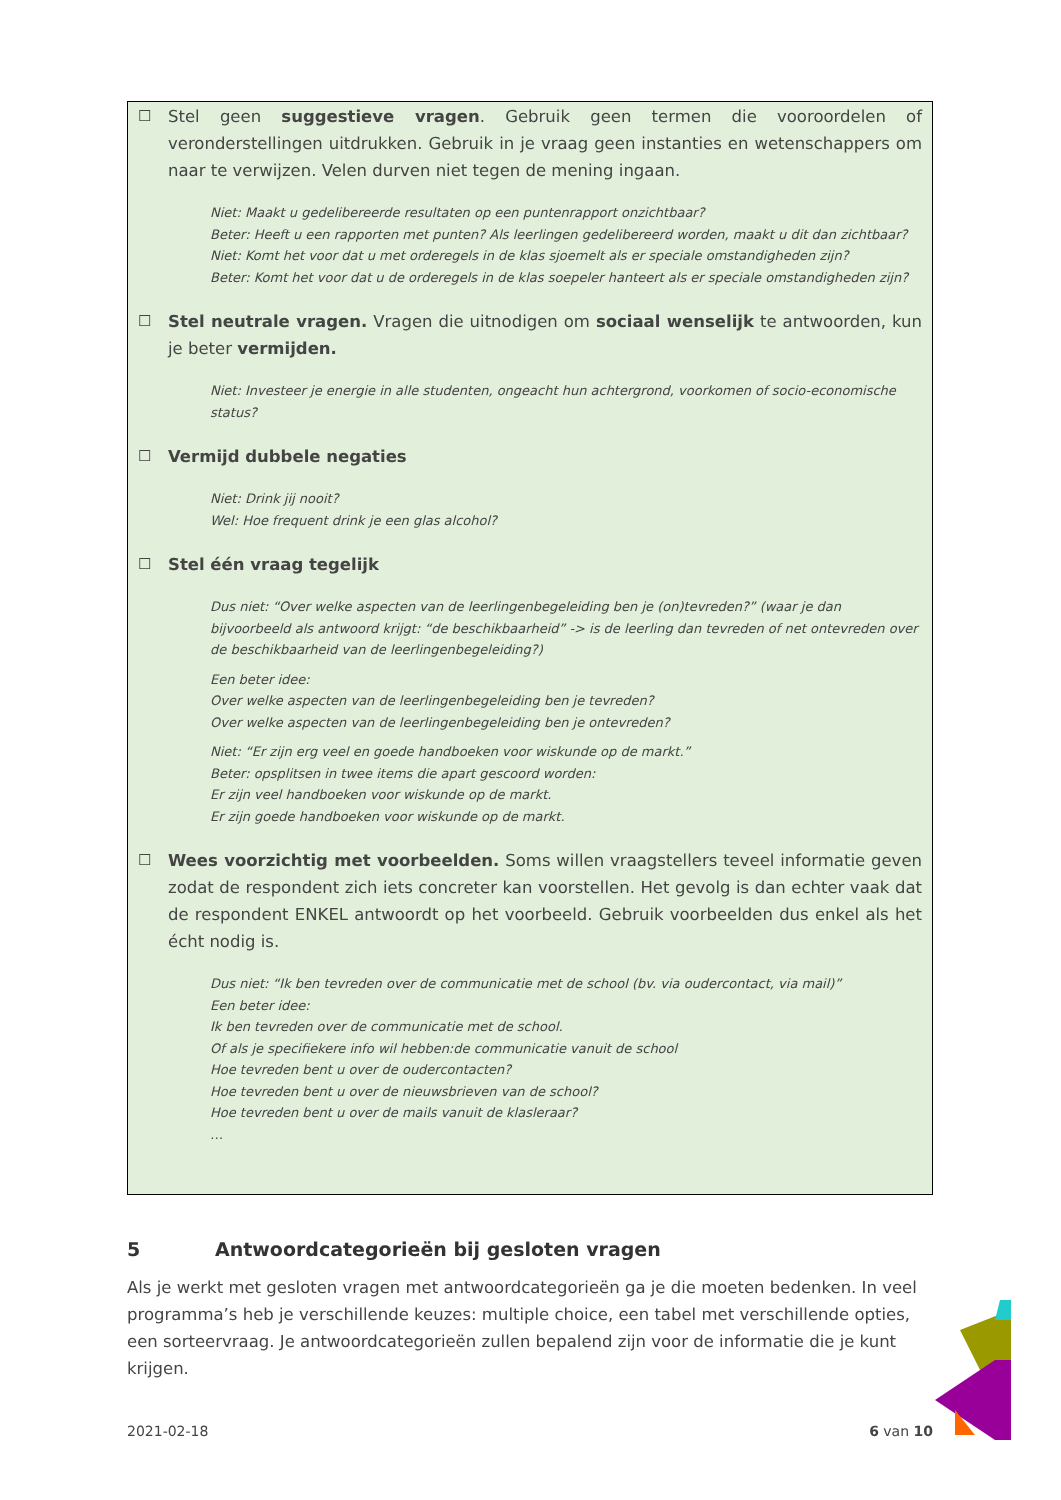☐ Stel geen suggestieve vragen. Gebruik geen termen die vooroordelen of veronderstellingen uitdrukken. Gebruik in je vraag geen instanties en wetenschappers om naar te verwijzen. Velen durven niet tegen de mening ingaan.
Niet: Maakt u gedelibereerde resultaten op een puntenrapport onzichtbaar?
Beter: Heeft u een rapporten met punten? Als leerlingen gedelibereerd worden, maakt u dit dan zichtbaar?
Niet: Komt het voor dat u met orderegels in de klas sjoemelt als er speciale omstandigheden zijn?
Beter: Komt het voor dat u de orderegels in de klas soepeler hanteert als er speciale omstandigheden zijn?
☐ Stel neutrale vragen. Vragen die uitnodigen om sociaal wenselijk te antwoorden, kun je beter vermijden.
Niet: Investeer je energie in alle studenten, ongeacht hun achtergrond, voorkomen of socio-economische status?
☐ Vermijd dubbele negaties
Niet: Drink jij nooit?
Wel: Hoe frequent drink je een glas alcohol?
☐ Stel één vraag tegelijk
Dus niet: “Over welke aspecten van de leerlingenbegeleiding ben je (on)tevreden?” (waar je dan bijvoorbeeld als antwoord krijgt: “de beschikbaarheid” -> is de leerling dan tevreden of net ontevreden over de beschikbaarheid van de leerlingenbegeleiding?)
Een beter idee:
Over welke aspecten van de leerlingenbegeleiding ben je tevreden?
Over welke aspecten van de leerlingenbegeleiding ben je ontevreden?
Niet: “Er zijn erg veel en goede handboeken voor wiskunde op de markt.”
Beter: opsplitsen in twee items die apart gescoord worden:
Er zijn veel handboeken voor wiskunde op de markt.
Er zijn goede handboeken voor wiskunde op de markt.
☐ Wees voorzichtig met voorbeelden. Soms willen vraagstellers teveel informatie geven zodat de respondent zich iets concreter kan voorstellen. Het gevolg is dan echter vaak dat de respondent ENKEL antwoordt op het voorbeeld. Gebruik voorbeelden dus enkel als het écht nodig is.
Dus niet: “Ik ben tevreden over de communicatie met de school (bv. via oudercontact, via mail)”
Een beter idee:
Ik ben tevreden over de communicatie met de school.
Of als je specifiekere info wil hebben:de communicatie vanuit de school
Hoe tevreden bent u over de oudercontacten?
Hoe tevreden bent u over de nieuwsbrieven van de school?
Hoe tevreden bent u over de mails vanuit de klasleraar?
…
5 Antwoordcategorieën bij gesloten vragen
Als je werkt met gesloten vragen met antwoordcategorieën ga je die moeten bedenken. In veel programma’s heb je verschillende keuzes: multiple choice, een tabel met verschillende opties, een sorteervraag. Je antwoordcategorieën zullen bepalend zijn voor de informatie die je kunt krijgen.
2021-02-18 6 van 10